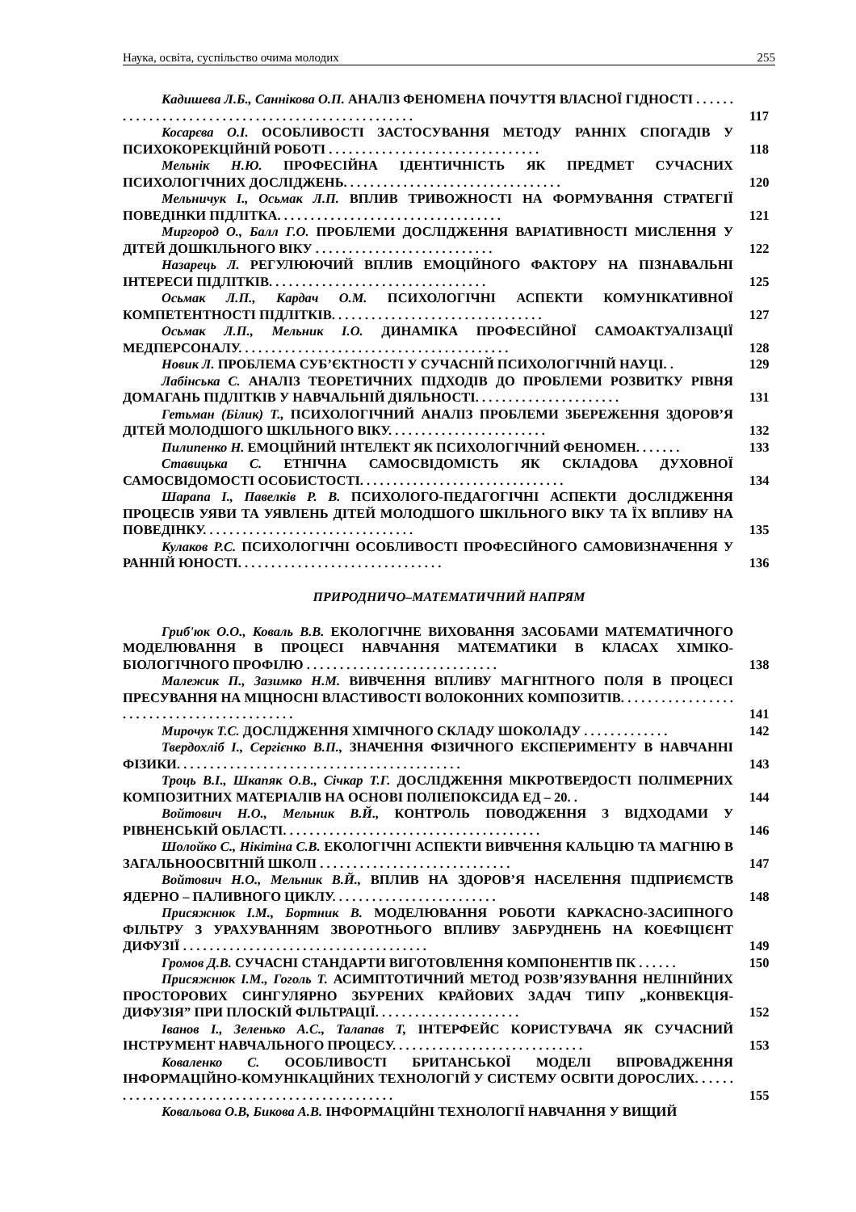Наука, освіта, суспільство очима молодих 255
Кадишева Л.Б., Саннікова О.П. АНАЛІЗ ФЕНОМЕНА ПОЧУТТЯ ВЛАСНОЇ ГІДНОСТІ . . . . . . . . . . . . . . . . . . . . . . . . . . . . . . . . . . . . . . . . . . . . . . . . . .
117
Косарєва О.І. ОСОБЛИВОСТІ ЗАСТОСУВАННЯ МЕТОДУ РАННІХ СПОГАДІВ У ПСИХОКОРЕКЦІЙНІЙ РОБОТІ . . . . . . . . . . . . . . . . . . . . . . . . . . . . . . . .
118
Мельнік Н.Ю. ПРОФЕСІЙНА ІДЕНТИЧНІСТЬ ЯК ПРЕДМЕТ СУЧАСНИХ ПСИХОЛОГІЧНИХ ДОСЛІДЖЕНЬ. . . . . . . . . . . . . . . . . . . . . . . . . . . . . . . . .
120
Мельничук І., Осьмак Л.П. ВПЛИВ ТРИВОЖНОСТІ НА ФОРМУВАННЯ СТРАТЕГІЇ ПОВЕДІНКИ ПІДЛІТКА. . . . . . . . . . . . . . . . . . . . . . . . . . . . . . . . . .
121
Миргород О., Балл Г.О. ПРОБЛЕМИ ДОСЛІДЖЕННЯ ВАРІАТИВНОСТІ МИСЛЕННЯ У ДІТЕЙ ДОШКІЛЬНОГО ВІКУ . . . . . . . . . . . . . . . . . . . . . . . . . . .
122
Назарець Л. РЕГУЛЮЮЧИЙ ВПЛИВ ЕМОЦІЙНОГО ФАКТОРУ НА ПІЗНАВАЛЬНІ ІНТЕРЕСИ ПІДЛІТКІВ. . . . . . . . . . . . . . . . . . . . . . . . . . . . . . . . .
125
Осьмак Л.П., Кардач О.М. ПСИХОЛОГІЧНІ АСПЕКТИ КОМУНІКАТИВНОЇ КОМПЕТЕНТНОСТІ ПІДЛІТКІВ. . . . . . . . . . . . . . . . . . . . . . . . . . . . . . . .
127
Осьмак Л.П., Мельник І.О. ДИНАМІКА ПРОФЕСІЙНОЇ САМОАКТУАЛІЗАЦІЇ МЕДПЕРСОНАЛУ. . . . . . . . . . . . . . . . . . . . . . . . . . . . . . . . . . . . . . . . .
128
Новик Л. ПРОБЛЕМА СУБ’ЄКТНОСТІ У СУЧАСНІЙ ПСИХОЛОГІЧНІЙ НАУЦІ. .
129
Лабінська С. АНАЛІЗ ТЕОРЕТИЧНИХ ПІДХОДІВ ДО ПРОБЛЕМИ РОЗВИТКУ РІВНЯ ДОМАГАНЬ ПІДЛІТКІВ У НАВЧАЛЬНІЙ ДІЯЛЬНОСТІ. . . . . . . . . . . . . . . . . . . . . .
131
Гетьман (Білик) Т., ПСИХОЛОГІЧНИЙ АНАЛІЗ ПРОБЛЕМИ ЗБЕРЕЖЕННЯ ЗДОРОВ’Я ДІТЕЙ МОЛОДШОГО ШКІЛЬНОГО ВІКУ. . . . . . . . . . . . . . . . . . . . . . . .
132
Пилипенко Н. ЕМОЦІЙНИЙ ІНТЕЛЕКТ ЯК ПСИХОЛОГІЧНИЙ ФЕНОМЕН. . . . . . .
133
Ставицька С. ЕТНІЧНА САМОСВІДОМІСТЬ ЯК СКЛАДОВА ДУХОВНОЇ САМОСВІДОМОСТІ ОСОБИСТОСТІ. . . . . . . . . . . . . . . . . . . . . . . . . . . . . . .
134
Шарапа І., Павелків Р. В. ПСИХОЛОГО-ПЕДАГОГІЧНІ АСПЕКТИ ДОСЛІДЖЕННЯ ПРОЦЕСІВ УЯВИ ТА УЯВЛЕНЬ ДІТЕЙ МОЛОДШОГО ШКІЛЬНОГО ВІКУ ТА ЇХ ВПЛИВУ НА ПОВЕДІНКУ. . . . . . . . . . . . . . . . . . . . . . . . . . . . . . . .
135
Кулаков Р.С. ПСИХОЛОГІЧНІ ОСОБЛИВОСТІ ПРОФЕСІЙНОГО САМОВИЗНАЧЕННЯ У РАННІЙ ЮНОСТІ. . . . . . . . . . . . . . . . . . . . . . . . . . . . . . .
136
ПРИРОДНИЧО–МАТЕМАТИЧНИЙ НАПРЯМ
Гриб'юк О.О., Коваль В.В. ЕКОЛОГІЧНЕ ВИХОВАННЯ ЗАСОБАМИ МАТЕМАТИЧНОГО МОДЕЛЮВАННЯ В ПРОЦЕСІ НАВЧАННЯ МАТЕМАТИКИ В КЛАСАХ ХІМІКО-БІОЛОГІЧНОГО ПРОФІЛЮ . . . . . . . . . . . . . . . . . . . . . . . . . . . . .
138
Малежик П., Зазимко Н.М. ВИВЧЕННЯ ВПЛИВУ МАГНІТНОГО ПОЛЯ В ПРОЦЕСІ ПРЕСУВАННЯ НА МІЦНОСНІ ВЛАСТИВОСТІ ВОЛОКОННИХ КОМПОЗИТІВ. . . . . . . . . . . . . . . . . . . . . . . . . . . . . . . . . . . . . . . . . . .
141
Мирочук Т.С. ДОСЛІДЖЕННЯ ХІМІЧНОГО СКЛАДУ ШОКОЛАДУ . . . . . . . . . . . . .
142
Твердохліб І., Сергієнко В.П., ЗНАЧЕННЯ ФІЗИЧНОГО ЕКСПЕРИМЕНТУ В НАВЧАННІ ФІЗИКИ. . . . . . . . . . . . . . . . . . . . . . . . . . . . . . . . . . . . . . . . . . .
143
Троць В.І., Шкапяк О.В., Січкар Т.Г. ДОСЛІДЖЕННЯ МІКРОТВЕРДОСТІ ПОЛІМЕРНИХ КОМПОЗИТНИХ МАТЕРІАЛІВ НА ОСНОВІ ПОЛІЕПОКСИДА ЕД – 20. .
144
Войтович Н.О., Мельник В.Й., КОНТРОЛЬ ПОВОДЖЕННЯ З ВІДХОДАМИ У РІВНЕНСЬКІЙ ОБЛАСТІ. . . . . . . . . . . . . . . . . . . . . . . . . . . . . . . . . . . . . . .
146
Шолойко С., Нікітіна С.В. ЕКОЛОГІЧНІ АСПЕКТИ ВИВЧЕННЯ КАЛЬЦІЮ ТА МАГНІЮ В ЗАГАЛЬНООСВІТНІЙ ШКОЛІ . . . . . . . . . . . . . . . . . . . . . . . . . . . . .
147
Войтович Н.О., Мельник В.Й., ВПЛИВ НА ЗДОРОВ’Я НАСЕЛЕННЯ ПІДПРИЄМСТВ ЯДЕРНО – ПАЛИВНОГО ЦИКЛУ. . . . . . . . . . . . . . . . . . . . . . . . .
148
Присяжнюк І.М., Бортник В. МОДЕЛЮВАННЯ РОБОТИ КАРКАСНО-ЗАСИПНОГО ФІЛЬТРУ З УРАХУВАННЯМ ЗВОРОТНЬОГО ВПЛИВУ ЗАБРУДНЕНЬ НА КОЕФІЦІЄНТ ДИФУЗІЇ . . . . . . . . . . . . . . . . . . . . . . . . . . . . . . . . . . . . .
149
Громов Д.В. СУЧАСНІ СТАНДАРТИ ВИГОТОВЛЕННЯ КОМПОНЕНТІВ ПК . . . . . .
150
Присяжнюк І.М., Гоголь Т. АСИМПТОТИЧНИЙ МЕТОД РОЗВ’ЯЗУВАННЯ НЕЛІНІЙНИХ ПРОСТОРОВИХ СИНГУЛЯРНО ЗБУРЕНИХ КРАЙОВИХ ЗАДАЧ ТИПУ „КОНВЕКЦІЯ-ДИФУЗІЯ” ПРИ ПЛОСКІЙ ФІЛЬТРАЦІЇ. . . . . . . . . . . . . . . . . . . . . .
152
Іванов І., Зеленько А.С., Талапав Т, ІНТЕРФЕЙС КОРИСТУВАЧА ЯК СУЧАСНИЙ ІНСТРУМЕНТ НАВЧАЛЬНОГО ПРОЦЕСУ. . . . . . . . . . . . . . . . . . . . . . . . . . . . .
153
Коваленко С. ОСОБЛИВОСТІ БРИТАНСЬКОЇ МОДЕЛІ ВПРОВАДЖЕННЯ ІНФОРМАЦІЙНО-КОМУНІКАЦІЙНИХ ТЕХНОЛОГІЙ У СИСТЕМУ ОСВІТИ ДОРОСЛИХ. . . . . . . . . . . . . . . . . . . . . . . . . . . . . . . . . . . . . . . . . . . . . . .
155
Ковальова О.В, Бикова А.В. ІНФОРМАЦІЙНІ ТЕХНОЛОГІЇ НАВЧАННЯ У ВИЩИЙ